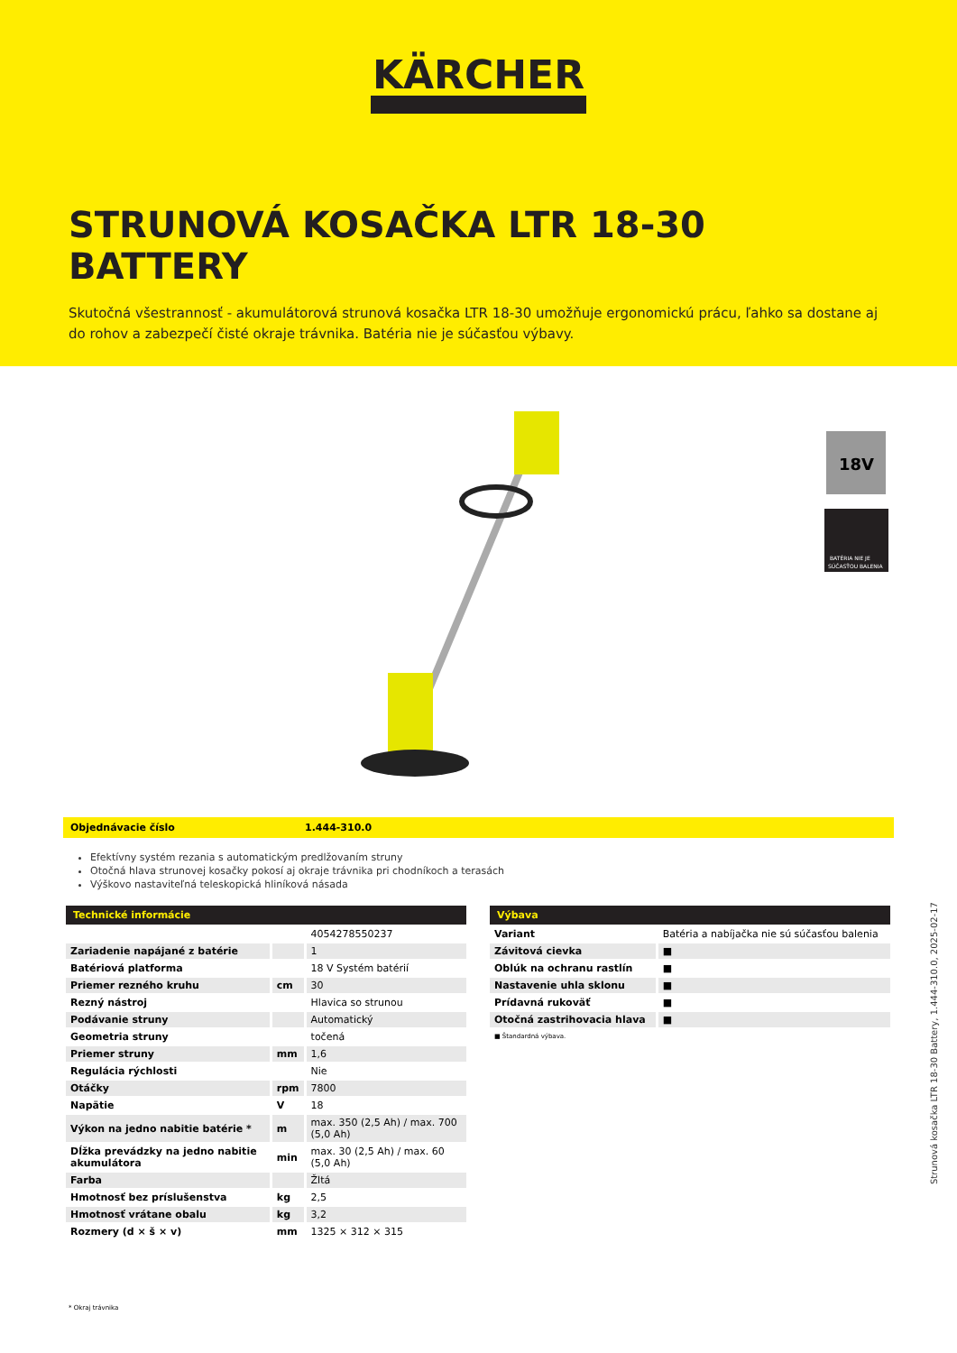KÄRCHER
STRUNOVÁ KOSAČKA LTR 18-30 BATTERY
Skutočná všestrannosť - akumulátorová strunová kosačka LTR 18-30 umožňuje ergonomickú prácu, ľahko sa dostane aj do rohov a zabezpečí čisté okraje trávnika. Batéria nie je súčasťou výbavy.
18V
BATÉRIA NIE JE
SÚČASŤOU BALENIA
Objednávacie číslo 1.444-310.0
Efektívny systém rezania s automatickým predlžovaním struny
Otočná hlava strunovej kosačky pokosí aj okraje trávnika pri chodníkoch a terasách
Výškovo nastaviteľná teleskopická hliníková násada
| Technické informácie | | |
| --- | --- | --- |
| | | 4054278550237 |
| Zariadenie napájané z batérie | | 1 |
| Batériová platforma | | 18 V Systém batérií |
| Priemer rezného kruhu | cm | 30 |
| Rezný nástroj | | Hlavica so strunou |
| Podávanie struny | | Automatický |
| Geometria struny | | točená |
| Priemer struny | mm | 1,6 |
| Regulácia rýchlosti | | Nie |
| Otáčky | rpm | 7800 |
| Napätie | V | 18 |
| Výkon na jedno nabitie batérie * | m | max. 350 (2,5 Ah) / max. 700 (5,0 Ah) |
| Dĺžka prevádzky na jedno nabitie akumulátora | min | max. 30 (2,5 Ah) / max. 60 (5,0 Ah) |
| Farba | | Žltá |
| Hmotnosť bez príslušenstva | kg | 2,5 |
| Hmotnosť vrátane obalu | kg | 3,2 |
| Rozmery (d × š × v) | mm | 1325 × 312 × 315 |
| Výbava | |
| --- | --- |
| Variant | Batéria a nabíjačka nie sú súčasťou balenia |
| Závitová cievka | ■ |
| Oblúk na ochranu rastlín | ■ |
| Nastavenie uhla sklonu | ■ |
| Prídavná rukoväť | ■ |
| Otočná zastrihovacia hlava | ■ |
■ Štandardná výbava.
* Okraj trávnika
Strunová kosačka LTR 18-30 Battery, 1.444-310.0, 2025-02-17